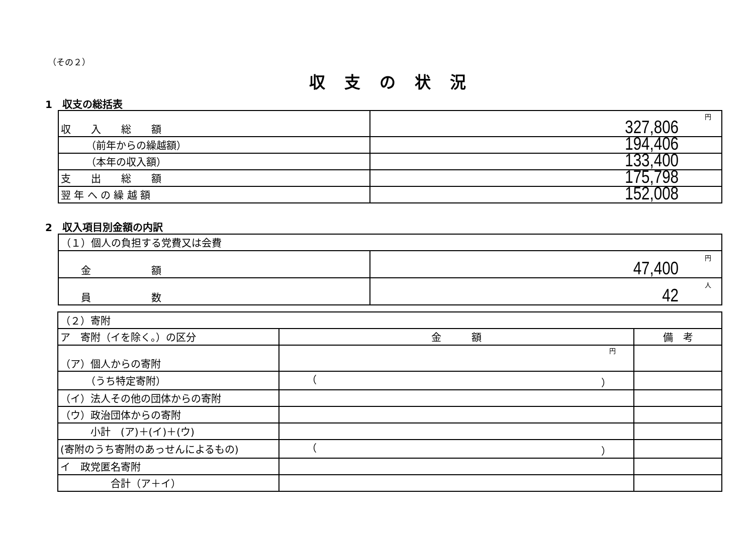（その２）
収支の状況
1　収支の総括表
| 収 入 総 額 | 円 327,806 |
| （前年からの繰越額） | 194,406 |
| （本年の収入額） | 133,400 |
| 支 出 総 額 | 175,798 |
| 翌 年 へ の 繰 越 額 | 152,008 |
2　収入項目別金額の内訳
| （１）個人の負担する党費又は会費 | |
| 金 額 | 円 47,400 |
| 員 数 | 人 42 |
| （２）寄附 | | |
| ア 寄附（イを除く。）の区分 | 金 額 | 備 考 |
| （ア）個人からの寄附 | 円 | |
| （うち特定寄附） | （ ） | |
| （イ）法人その他の団体からの寄附 | | |
| （ウ）政治団体からの寄附 | | |
| 小計 (ア)＋(イ)＋(ウ) | | |
| (寄附のうち寄附のあっせんによるもの) | （ ） | |
| イ 政党匿名寄附 | | |
| 合計（ア＋イ） | | |